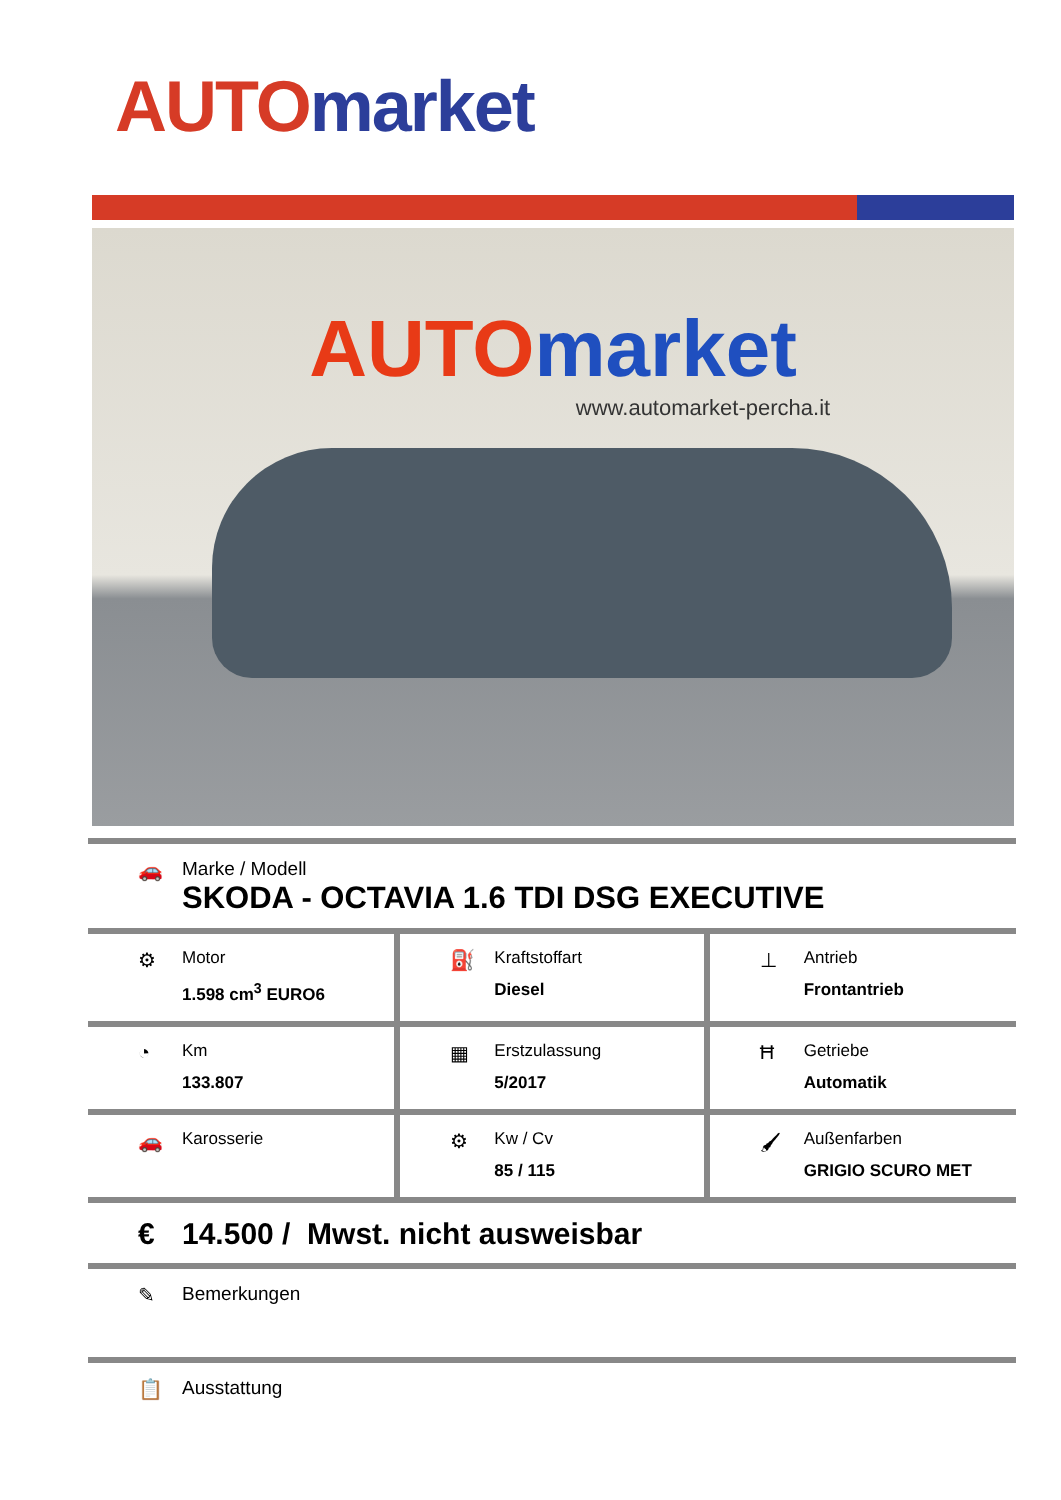AUTO market
AUTO market
www.automarket-percha.it
🚗 Marke / Modell
SKODA - OCTAVIA 1.6 TDI DSG EXECUTIVE
| ⚙ Motor 1.598 cm<sup>3</sup> EURO6 | ⛽ Kraftstoffart Diesel | ⊥ Antrieb Frontantrieb |
| ◔ Km 133.807 | ▦ Erstzulassung 5/2017 | Ħ Getriebe Automatik |
| 🚗 Karosserie | ⚙ Kw / Cv 85 / 115 | 🖌 Außenfarben GRIGIO SCURO MET |
€ 14.500 / Mwst. nicht ausweisbar
✎ Bemerkungen
📋 Ausstattung